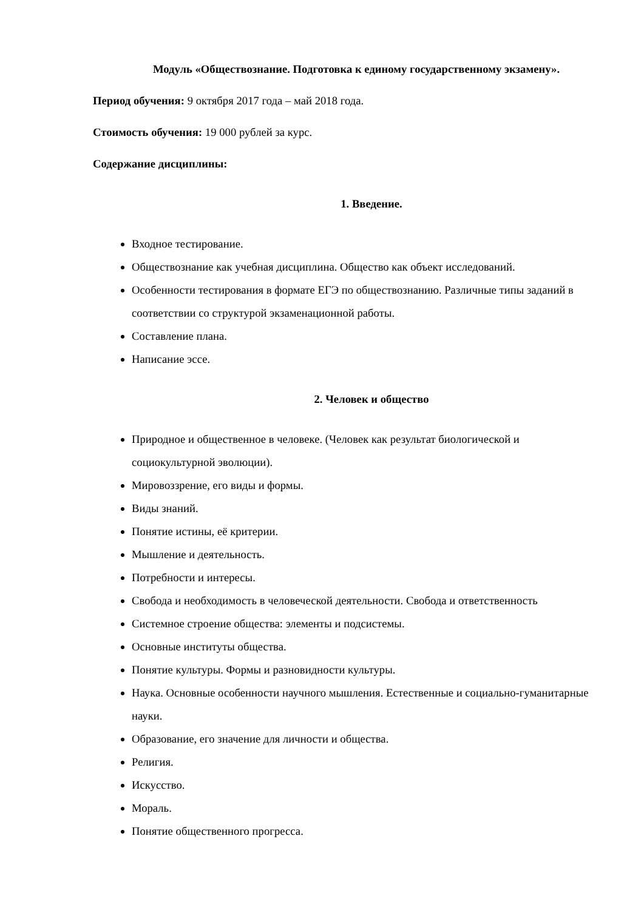Модуль «Обществознание. Подготовка к единому государственному экзамену».
Период обучения: 9 октября 2017 года – май 2018 года.
Стоимость обучения: 19 000 рублей за курс.
Содержание дисциплины:
1. Введение.
Входное тестирование.
Обществознание как учебная дисциплина. Общество как объект исследований.
Особенности тестирования в формате ЕГЭ по обществознанию. Различные типы заданий в соответствии со структурой экзаменационной работы.
Составление плана.
Написание эссе.
2. Человек и общество
Природное и общественное в человеке. (Человек как результат биологической и социокультурной эволюции).
Мировоззрение, его виды и формы.
Виды знаний.
Понятие истины, её критерии.
Мышление и деятельность.
Потребности и интересы.
Свобода и необходимость в человеческой деятельности. Свобода и ответственность
Системное строение общества: элементы и подсистемы.
Основные институты общества.
Понятие культуры. Формы и разновидности культуры.
Наука. Основные особенности научного мышления. Естественные и социально-гуманитарные науки.
Образование, его значение для личности и общества.
Религия.
Искусство.
Мораль.
Понятие общественного прогресса.